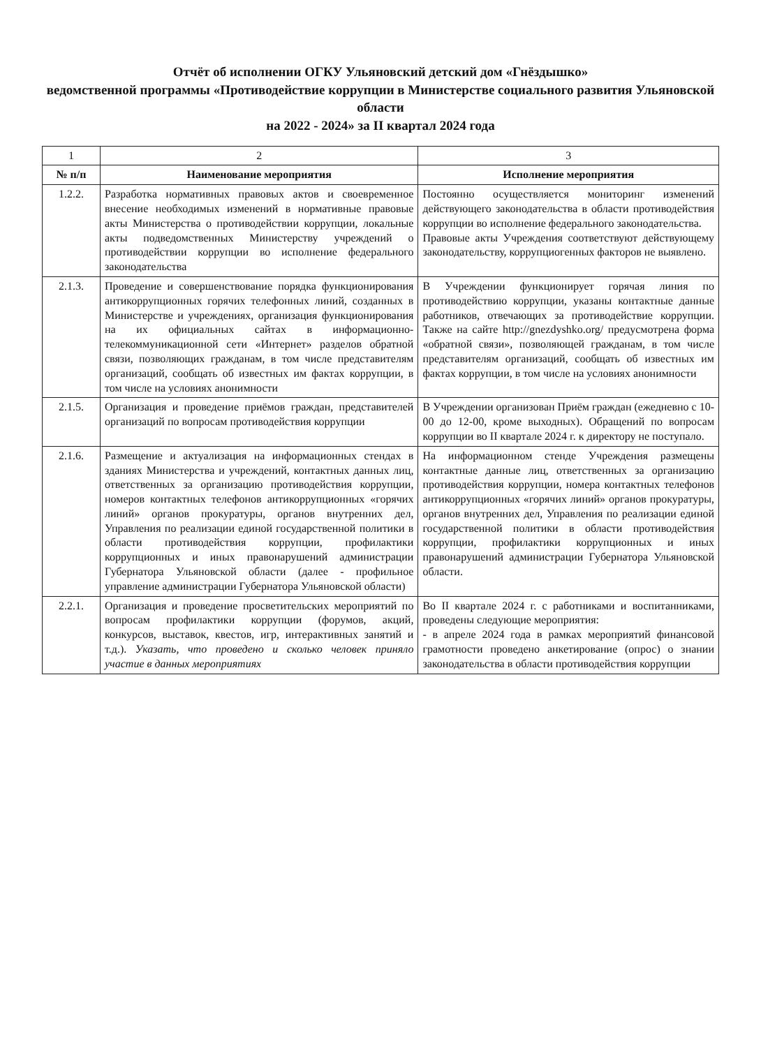Отчёт об исполнении ОГКУ Ульяновский детский дом «Гнёздышко»
ведомственной программы «Противодействие коррупции в Министерстве социального развития Ульяновской области
на 2022 - 2024» за II квартал 2024 года
| 1 | 2 | 3 |
| № п/п | Наименование мероприятия | Исполнение мероприятия |
| 1.2.2. | Разработка нормативных правовых актов и своевременное внесение необходимых изменений в нормативные правовые акты Министерства о противодействии коррупции, локальные акты подведомственных Министерству учреждений о противодействии коррупции во исполнение федерального законодательства | Постоянно осуществляется мониторинг изменений действующего законодательства в области противодействия коррупции во исполнение федерального законодательства. Правовые акты Учреждения соответствуют действующему законодательству, коррупциогенных факторов не выявлено. |
| 2.1.3. | Проведение и совершенствование порядка функционирования антикоррупционных горячих телефонных линий, созданных в Министерстве и учреждениях, организация функционирования на их официальных сайтах в информационно-телекоммуникационной сети «Интернет» разделов обратной связи, позволяющих гражданам, в том числе представителям организаций, сообщать об известных им фактах коррупции, в том числе на условиях анонимности | В Учреждении функционирует горячая линия по противодействию коррупции, указаны контактные данные работников, отвечающих за противодействие коррупции. Также на сайте http://gnezdyshko.org/ предусмотрена форма «обратной связи», позволяющей гражданам, в том числе представителям организаций, сообщать об известных им фактах коррупции, в том числе на условиях анонимности |
| 2.1.5. | Организация и проведение приёмов граждан, представителей организаций по вопросам противодействия коррупции | В Учреждении организован Приём граждан (ежедневно с 10-00 до 12-00, кроме выходных). Обращений по вопросам коррупции во II квартале 2024 г. к директору не поступало. |
| 2.1.6. | Размещение и актуализация на информационных стендах в зданиях Министерства и учреждений, контактных данных лиц, ответственных за организацию противодействия коррупции, номеров контактных телефонов антикоррупционных «горячих линий» органов прокуратуры, органов внутренних дел, Управления по реализации единой государственной политики в области противодействия коррупции, профилактики коррупционных и иных правонарушений администрации Губернатора Ульяновской области (далее - профильное управление администрации Губернатора Ульяновской области) | На информационном стенде Учреждения размещены контактные данные лиц, ответственных за организацию противодействия коррупции, номера контактных телефонов антикоррупционных «горячих линий» органов прокуратуры, органов внутренних дел, Управления по реализации единой государственной политики в области противодействия коррупции, профилактики коррупционных и иных правонарушений администрации Губернатора Ульяновской области. |
| 2.2.1. | Организация и проведение просветительских мероприятий по вопросам профилактики коррупции (форумов, акций, конкурсов, выставок, квестов, игр, интерактивных занятий и т.д.). Указать, что проведено и сколько человек приняло участие в данных мероприятиях | Во II квартале 2024 г. с работниками и воспитанниками, проведены следующие мероприятия: - в апреле 2024 года в рамках мероприятий финансовой грамотности проведено анкетирование (опрос) о знании законодательства в области противодействия коррупции |